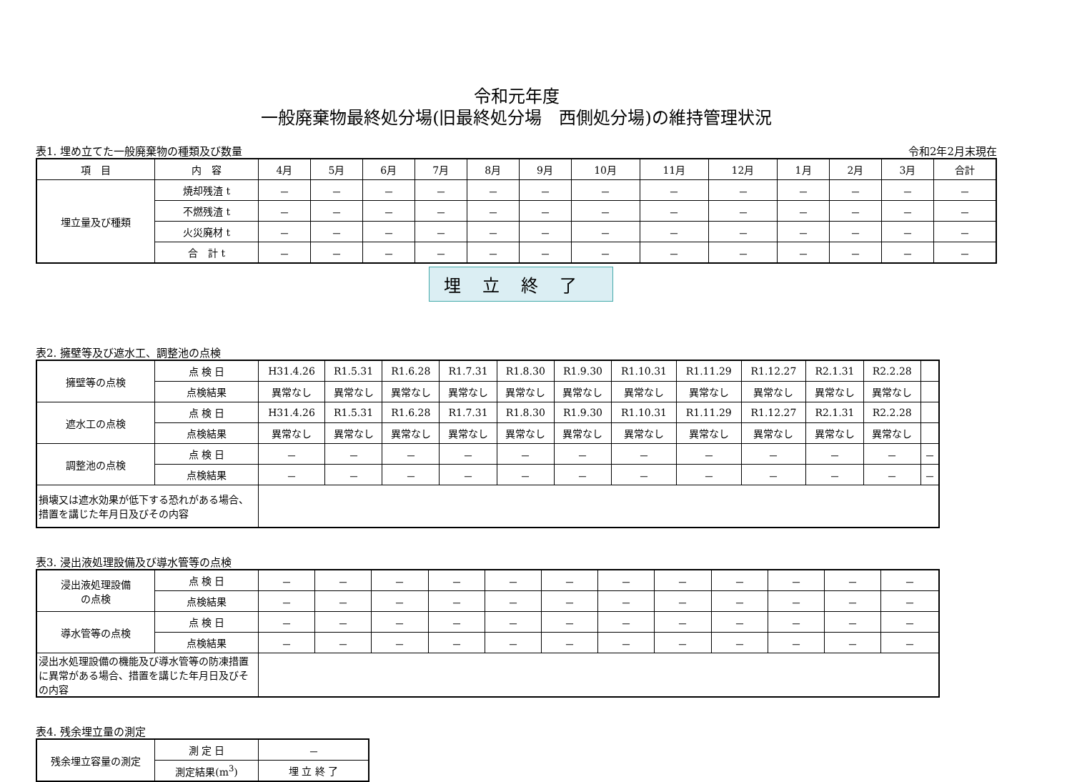令和元年度
一般廃棄物最終処分場(旧最終処分場　西側処分場)の維持管理状況
表1. 埋め立てた一般廃棄物の種類及び数量 令和2年2月末現在
| 項 目 | 内 容 | 4月 | 5月 | 6月 | 7月 | 8月 | 9月 | 10月 | 11月 | 12月 | 1月 | 2月 | 3月 | 合計 |
| --- | --- | --- | --- | --- | --- | --- | --- | --- | --- | --- | --- | --- | --- | --- |
| 埋立量及び種類 | 焼却残渣 t | － | － | － | － | － | － | － | － | － | － | － | － | － |
| | 不燃残渣 t | － | － | － | － | － | － | － | － | － | － | － | － | － |
| | 火災廃材 t | － | － | － | － | － | － | － | － | － | － | － | － | － |
| | 合 計 t | － | － | － | － | － | － | － | － | － | － | － | － | － |
埋立終了
表2. 擁壁等及び遮水工、調整池の点検
| 擁壁等の点検 | 点 検 日 | H31.4.26 | R1.5.31 | R1.6.28 | R1.7.31 | R1.8.30 | R1.9.30 | R1.10.31 | R1.11.29 | R1.12.27 | R2.1.31 | R2.2.28 | |
| | 点検結果 | 異常なし | 異常なし | 異常なし | 異常なし | 異常なし | 異常なし | 異常なし | 異常なし | 異常なし | 異常なし | 異常なし | |
| 遮水工の点検 | 点 検 日 | H31.4.26 | R1.5.31 | R1.6.28 | R1.7.31 | R1.8.30 | R1.9.30 | R1.10.31 | R1.11.29 | R1.12.27 | R2.1.31 | R2.2.28 | |
| | 点検結果 | 異常なし | 異常なし | 異常なし | 異常なし | 異常なし | 異常なし | 異常なし | 異常なし | 異常なし | 異常なし | 異常なし | |
| 調整池の点検 | 点 検 日 | － | － | － | － | － | － | － | － | － | － | － | － |
| | 点検結果 | － | － | － | － | － | － | － | － | － | － | － | － |
| 損壊又は遮水効果が低下する恐れがある場合、措置を講じた年月日及びその内容 | | | | | | | | | | | | | |
表3. 浸出液処理設備及び導水管等の点検
| 浸出液処理設備 の点検 | 点 検 日 | － | － | － | － | － | － | － | － | － | － | － | － |
| | 点検結果 | － | － | － | － | － | － | － | － | － | － | － | － |
| 導水管等の点検 | 点 検 日 | － | － | － | － | － | － | － | － | － | － | － | － |
| | 点検結果 | － | － | － | － | － | － | － | － | － | － | － | － |
| 浸出水処理設備の機能及び導水管等の防凍措置に異常がある場合、措置を講じた年月日及びその内容 | | | | | | | | | | | | | |
表4. 残余埋立量の測定
| 残余埋立容量の測定 | 測 定 日 | － |
| | 測定結果(m<sup>3</sup>) | 埋 立 終 了 |